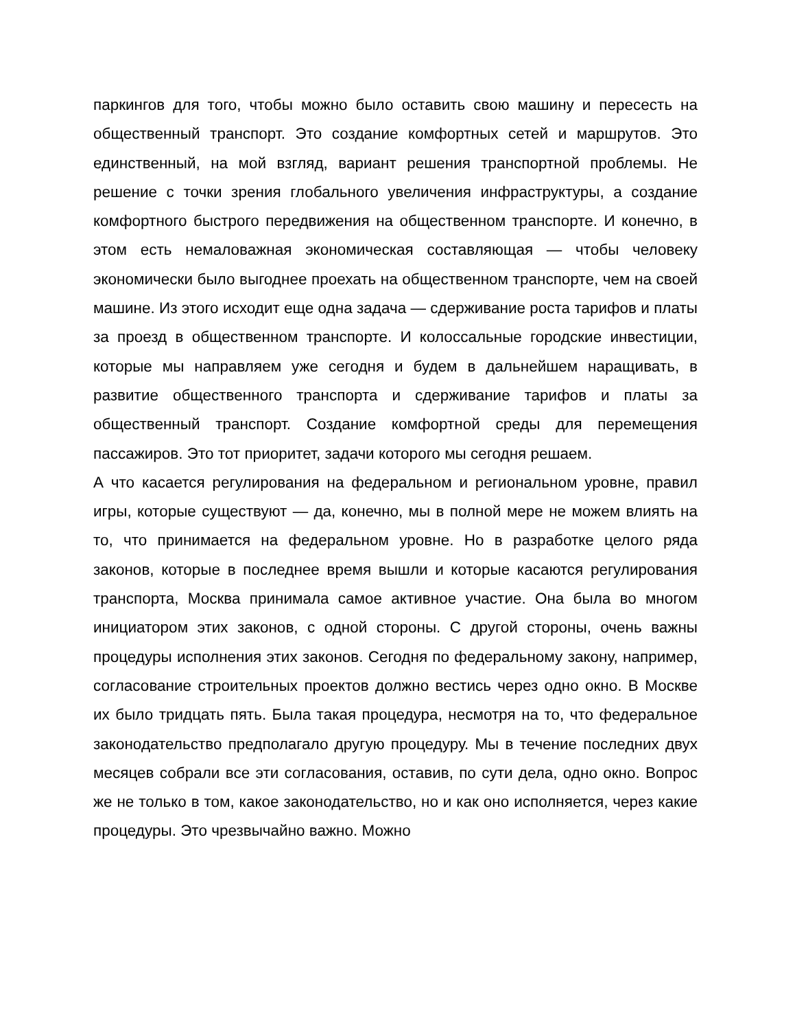паркингов для того, чтобы можно было оставить свою машину и пересесть на общественный транспорт. Это создание комфортных сетей и маршрутов. Это единственный, на мой взгляд, вариант решения транспортной проблемы. Не решение с точки зрения глобального увеличения инфраструктуры, а создание комфортного быстрого передвижения на общественном транспорте. И конечно, в этом есть немаловажная экономическая составляющая — чтобы человеку экономически было выгоднее проехать на общественном транспорте, чем на своей машине. Из этого исходит еще одна задача — сдерживание роста тарифов и платы за проезд в общественном транспорте. И колоссальные городские инвестиции, которые мы направляем уже сегодня и будем в дальнейшем наращивать, в развитие общественного транспорта и сдерживание тарифов и платы за общественный транспорт. Создание комфортной среды для перемещения пассажиров. Это тот приоритет, задачи которого мы сегодня решаем.
А что касается регулирования на федеральном и региональном уровне, правил игры, которые существуют — да, конечно, мы в полной мере не можем влиять на то, что принимается на федеральном уровне. Но в разработке целого ряда законов, которые в последнее время вышли и которые касаются регулирования транспорта, Москва принимала самое активное участие. Она была во многом инициатором этих законов, с одной стороны. С другой стороны, очень важны процедуры исполнения этих законов. Сегодня по федеральному закону, например, согласование строительных проектов должно вестись через одно окно. В Москве их было тридцать пять. Была такая процедура, несмотря на то, что федеральное законодательство предполагало другую процедуру. Мы в течение последних двух месяцев собрали все эти согласования, оставив, по сути дела, одно окно. Вопрос же не только в том, какое законодательство, но и как оно исполняется, через какие процедуры. Это чрезвычайно важно. Можно